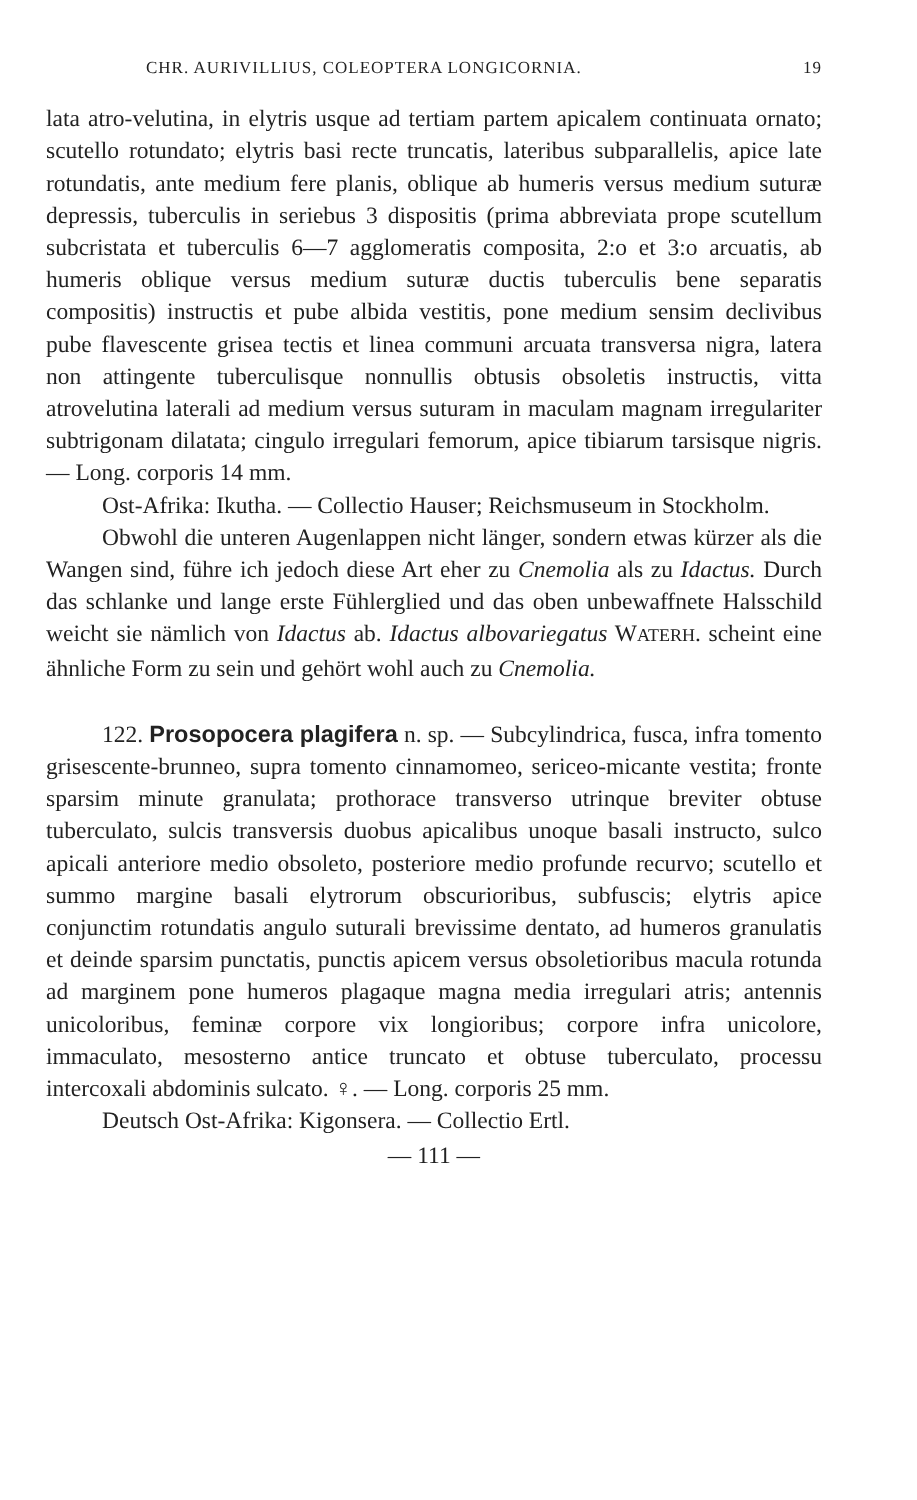CHR. AURIVILLIUS, COLEOPTERA LONGICORNIA. 19
lata atro-velutina, in elytris usque ad tertiam partem apicalem continuata ornato; scutello rotundato; elytris basi recte truncatis, lateribus subparallelis, apice late rotundatis, ante medium fere planis, oblique ab humeris versus medium suturæ depressis, tuberculis in seriebus 3 dispositis (prima abbreviata prope scutellum subcristata et tuberculis 6—7 agglomeratis composita, 2:o et 3:o arcuatis, ab humeris oblique versus medium suturæ ductis tuberculis bene separatis compositis) instructis et pube albida vestitis, pone medium sensim declivibus pube flavescente grisea tectis et linea communi arcuata transversa nigra, latera non attingente tuberculisque nonnullis obtusis obsoletis instructis, vitta atrovelutina laterali ad medium versus suturam in maculam magnam irregulariter subtrigonam dilatata; cingulo irregulari femorum, apice tibiarum tarsisque nigris. — Long. corporis 14 mm.
Ost-Afrika: Ikutha. — Collectio Hauser; Reichsmuseum in Stockholm.
Obwohl die unteren Augenlappen nicht länger, sondern etwas kürzer als die Wangen sind, führe ich jedoch diese Art eher zu Cnemolia als zu Idactus. Durch das schlanke und lange erste Fühlerglied und das oben unbewaffnete Halsschild weicht sie nämlich von Idactus ab. Idactus albovariegatus WATERH. scheint eine ähnliche Form zu sein und gehört wohl auch zu Cnemolia.
122. Prosopocera plagifera n. sp. — Subcylindrica, fusca, infra tomento grisescente-brunneo, supra tomento cinnamomeo, sericeo-micante vestita; fronte sparsim minute granulata; prothorace transverso utrinque breviter obtuse tuberculato, sulcis transversis duobus apicalibus unoque basali instructo, sulco apicali anteriore medio obsoleto, posteriore medio profunde recurvo; scutello et summo margine basali elytrorum obscurioribus, subfuscis; elytris apice conjunctim rotundatis angulo suturali brevissime dentato, ad humeros granulatis et deinde sparsim punctatis, punctis apicem versus obsoletioribus macula rotunda ad marginem pone humeros plagaque magna media irregulari atris; antennis unicoloribus, feminæ corpore vix longioribus; corpore infra unicolore, immaculato, mesosterno antice truncato et obtuse tuberculato, processu intercoxali abdominis sulcato. ♀. — Long. corporis 25 mm.
Deutsch Ost-Afrika: Kigonsera. — Collectio Ertl.
— 111 —